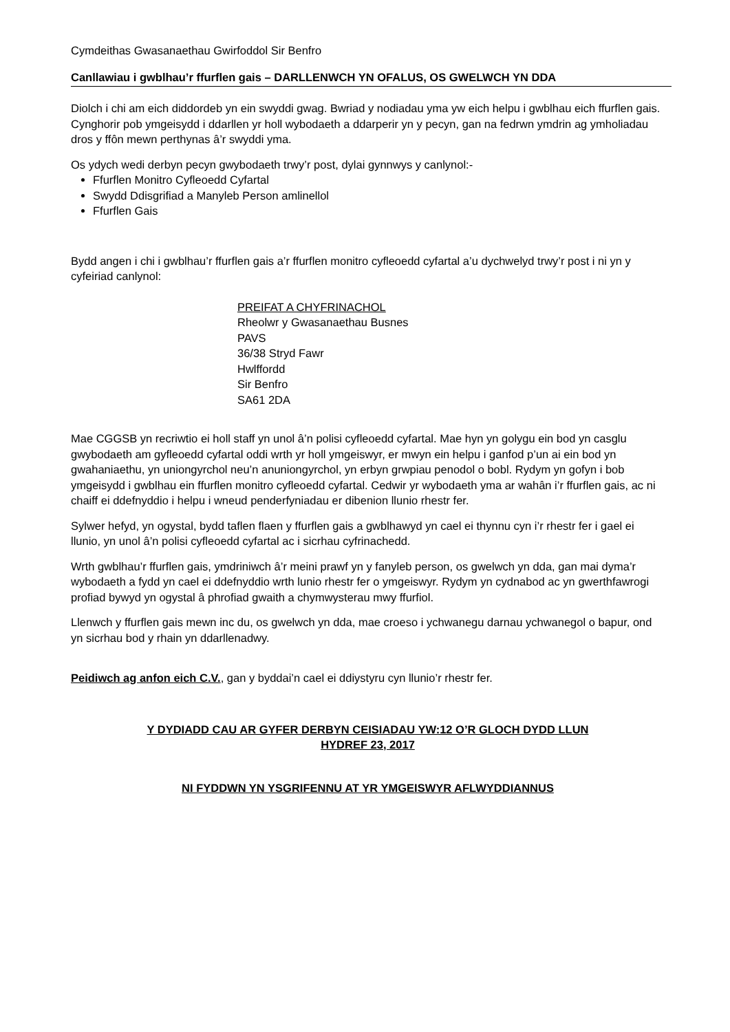Cymdeithas Gwasanaethau Gwirfoddol Sir Benfro
Canllawiau i gwblhau’r ffurflen gais – DARLLENWCH YN OFALUS, OS GWELWCH YN DDA
Diolch i chi am eich diddordeb yn ein swyddi gwag. Bwriad y nodiadau yma yw eich helpu i gwblhau eich ffurflen gais. Cynghorir pob ymgeisydd i ddarllen yr holl wybodaeth a ddarperir yn y pecyn, gan na fedrwn ymdrin ag ymholiadau dros y ffôn mewn perthynas â’r swyddi yma.
Os ydych wedi derbyn pecyn gwybodaeth trwy’r post, dylai gynnwys y canlynol:-
Ffurflen Monitro Cyfleoedd Cyfartal
Swydd Ddisgrifiad a Manyleb Person amlinellol
Ffurflen Gais
Bydd angen i chi i gwblhau’r ffurflen gais a’r ffurflen monitro cyfleoedd cyfartal a’u dychwelyd trwy’r post i ni yn y cyfeiriad canlynol:
PREIFAT A CHYFRINACHOL
Rheolwr y Gwasanaethau Busnes
PAVS
36/38 Stryd Fawr
Hwlffordd
Sir Benfro
SA61 2DA
Mae CGGSB yn recriwtio ei holl staff yn unol â’n polisi cyfleoedd cyfartal. Mae hyn yn golygu ein bod yn casglu gwybodaeth am gyfleoedd cyfartal oddi wrth yr holl ymgeiswyr, er mwyn ein helpu i ganfod p’un ai ein bod yn gwahaniaethu, yn uniongyrchol neu’n anuniongyrchol, yn erbyn grwpiau penodol o bobl. Rydym yn gofyn i bob ymgeisydd i gwblhau ein ffurflen monitro cyfleoedd cyfartal. Cedwir yr wybodaeth yma ar wahân i’r ffurflen gais, ac ni chaiff ei ddefnyddio i helpu i wneud penderfyniadau er dibenion llunio rhestr fer.
Sylwer hefyd, yn ogystal, bydd taflen flaen y ffurflen gais a gwblhawyd yn cael ei thynnu cyn i’r rhestr fer i gael ei llunio, yn unol â’n polisi cyfleoedd cyfartal ac i sicrhau cyfrinachedd.
Wrth gwblhau’r ffurflen gais, ymdriniwch â’r meini prawf yn y fanyleb person, os gwelwch yn dda, gan mai dyma’r wybodaeth a fydd yn cael ei ddefnyddio wrth lunio rhestr fer o ymgeiswyr. Rydym yn cydnabod ac yn gwerthfawrogi profiad bywyd yn ogystal â phrofiad gwaith a chymwysterau mwy ffurfiol.
Llenwch y ffurflen gais mewn inc du, os gwelwch yn dda, mae croeso i ychwanegu darnau ychwanegol o bapur, ond yn sicrhau bod y rhain yn ddarllenadwy.
Peidiwch ag anfon eich C.V., gan y byddai’n cael ei ddiystyru cyn llunio’r rhestr fer.
Y DYDIADD CAU AR GYFER DERBYN CEISIADAU YW:12 O’R GLOCH DYDD LLUN
HYDREF 23, 2017
NI FYDDWN YN YSGRIFENNU AT YR YMGEISWYR AFLWYDDIANNUS